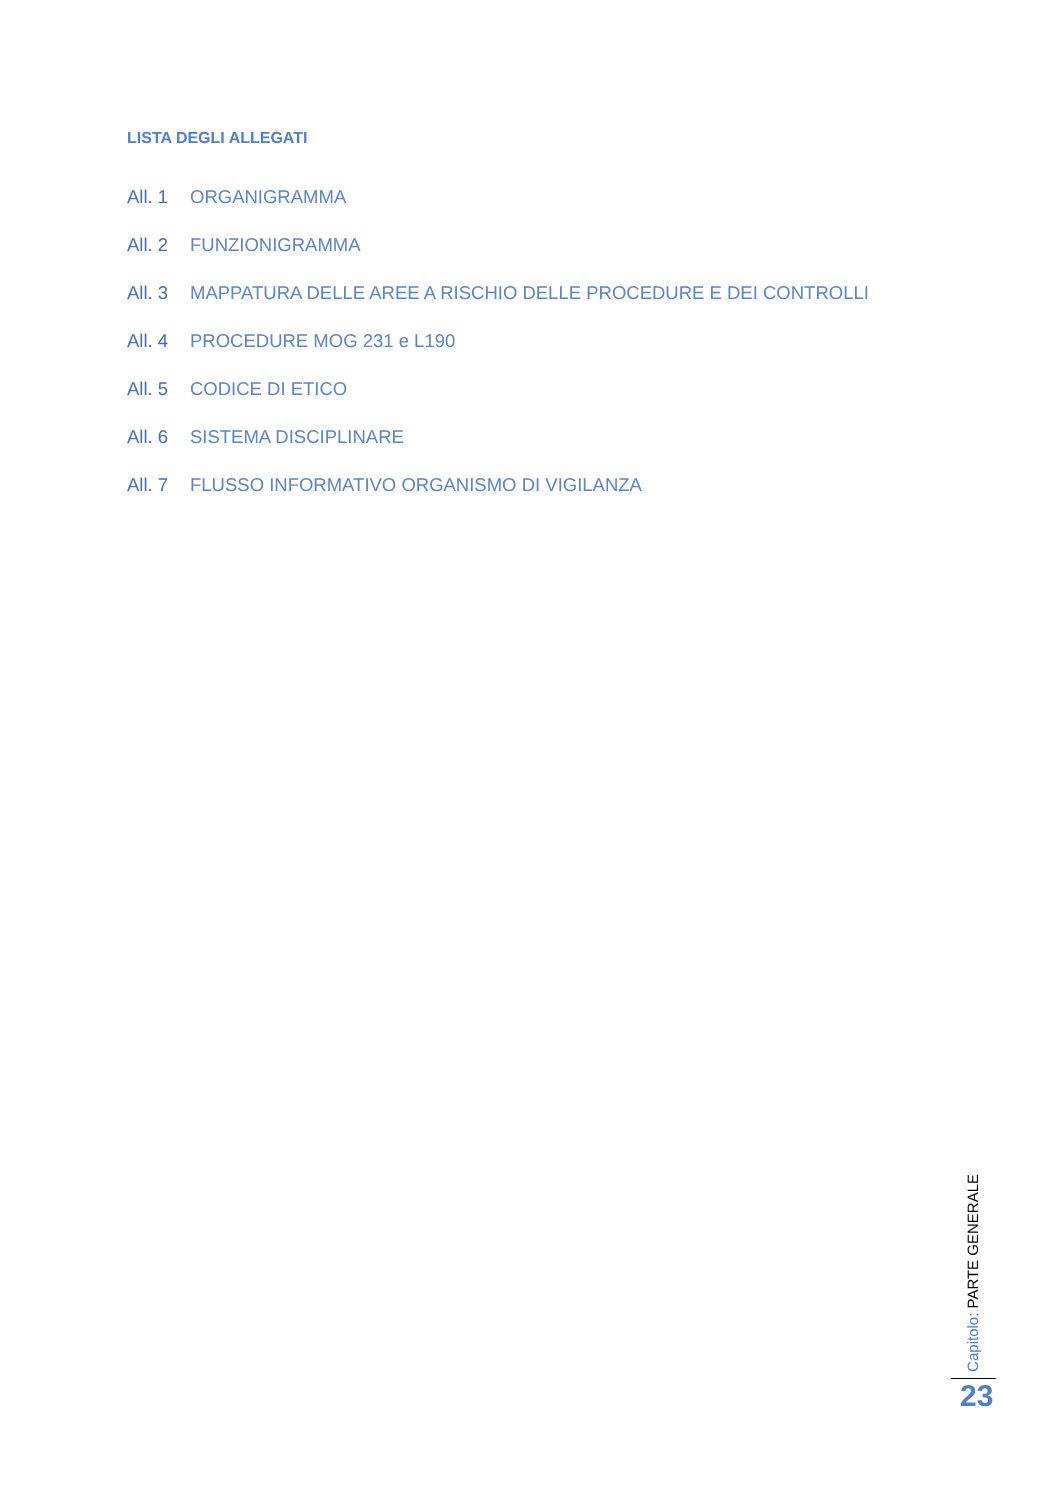LISTA DEGLI ALLEGATI
All. 1 ORGANIGRAMMA
All. 2 FUNZIONIGRAMMA
All. 3 MAPPATURA DELLE AREE A RISCHIO DELLE PROCEDURE E DEI CONTROLLI
All. 4 PROCEDURE MOG 231 e L190
All. 5 CODICE DI ETICO
All. 6 SISTEMA DISCIPLINARE
All. 7 FLUSSO INFORMATIVO ORGANISMO DI VIGILANZA
Capitolo: PARTE GENERALE
23